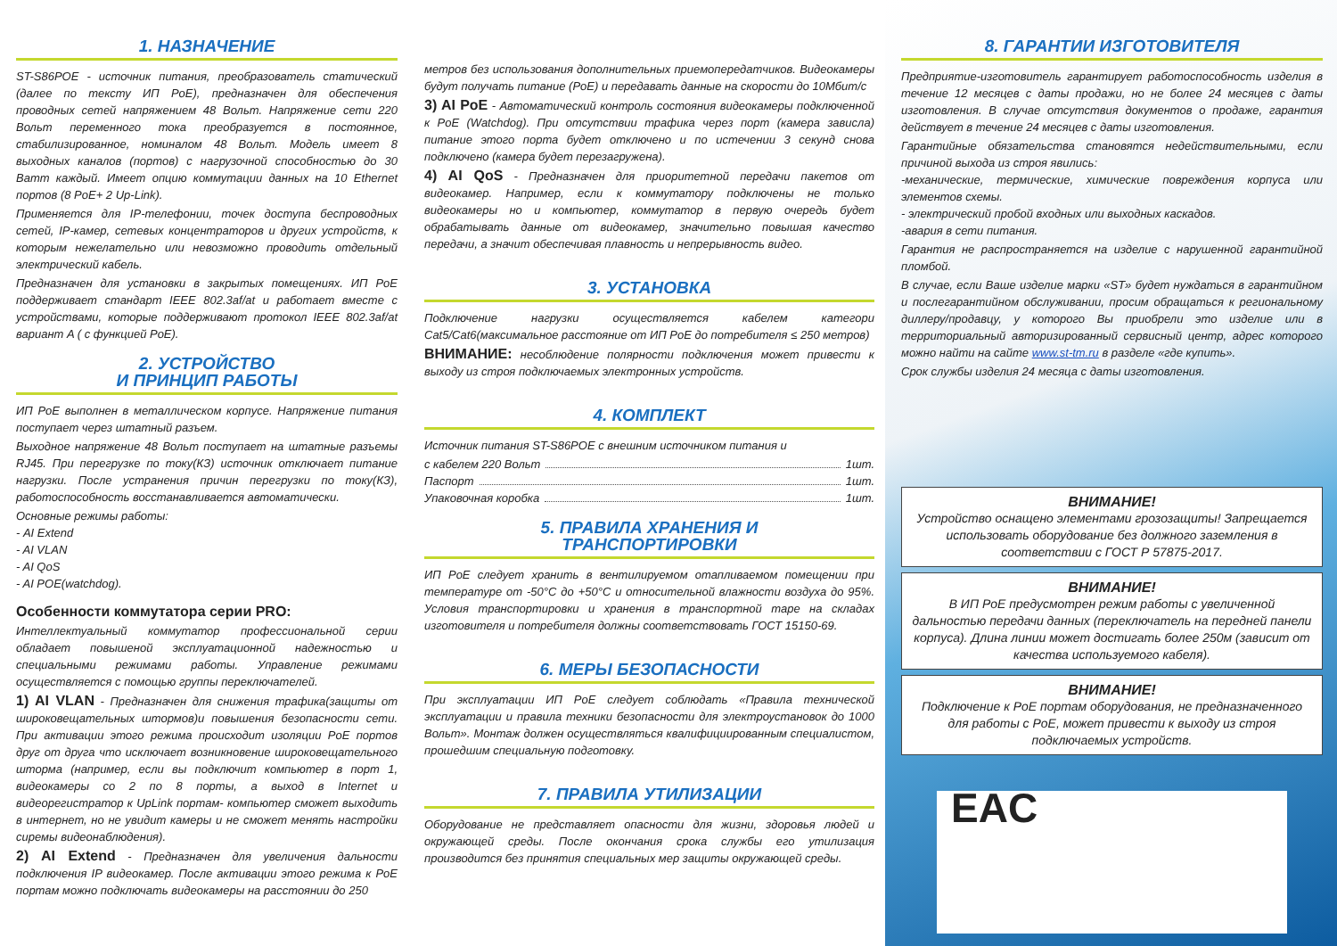1. НАЗНАЧЕНИЕ
ST-S86POE - источник питания, преобразователь статический (далее по тексту ИП PoE), предназначен для обеспечения проводных сетей напряжением 48 Вольт. Напряжение сети 220 Вольт переменного тока преобразуется в постоянное, стабилизированное, номиналом 48 Вольт. Модель имеет 8 выходных каналов (портов) с нагрузочной способностью до 30 Ватт каждый. Имеет опцию коммутации данных на 10 Ethernet портов (8 PoE+ 2 Up-Link).
Применяется для IP-телефонии, точек доступа беспроводных сетей, IP-камер, сетевых концентраторов и других устройств, к которым нежелательно или невозможно проводить отдельный электрический кабель.
Предназначен для установки в закрытых помещениях. ИП PoE поддерживает стандарт IEEE 802.3af/at и работает вместе с устройствами, которые поддерживают протокол IEEE 802.3af/at вариант A ( с функцией PoE).
2. УСТРОЙСТВО
И ПРИНЦИП РАБОТЫ
ИП PoE выполнен в металлическом корпусе. Напряжение питания поступает через штатный разъем.
Выходное напряжение 48 Вольт поступает на штатные разъемы RJ45. При перегрузке по току(КЗ) источник отключает питание нагрузки. После устранения причин перегрузки по току(КЗ), работоспособность восстанавливается автоматически.
Основные режимы работы:
- AI Extend
- AI VLAN
- AI QoS
- AI POE(watchdog).
Особенности коммутатора серии PRO:
Интеллектуальный коммутатор профессиональной серии обладает повышеной эксплуатационной надежностью и специальными режимами работы. Управление режимами осуществляется с помощью группы переключателей.
1) AI VLAN - Предназначен для снижения трафика(защиты от широковещательных штормов)и повышения безопасности сети. При активации этого режима происходит изоляции PoE портов друг от друга что исключает возникновение широковещательного шторма (например, если вы подключит компьютер в порт 1, видеокамеры со 2 по 8 порты, а выход в Internet и видеорегистратор к UpLink портам- компьютер сможет выходить в интернет, но не увидит камеры и не сможет менять настройки сиремы видеонаблюдения).
2) AI Extend - Предназначен для увеличения дальности подключения IP видеокамер. После активации этого режима к PoE портам можно подключать видеокамеры на расстоянии до 250
метров без использования дополнительных приемопередатчиков. Видеокамеры будут получать питание (PoE) и передавать данные на скорости до 10Мбит/с
3) AI PoE - Автоматический контроль состояния видеокамеры подключенной к PoE (Watchdog). При отсутствии трафика через порт (камера зависла) питание этого порта будет отключено и по истечении 3 секунд снова подключено (камера будет перезагружена).
4) AI QoS - Предназначен для приоритетной передачи пакетов от видеокамер. Например, если к коммутатору подключены не только видеокамеры но и компьютер, коммутатор в первую очередь будет обрабатывать данные от видеокамер, значительно повышая качество передачи, а значит обеспечивая плавность и непрерывность видео.
3. УСТАНОВКА
Подключение нагрузки осуществляется кабелем категори Cat5/Cat6(максимальное расстояние от ИП PoE до потребителя ≤ 250 метров)
ВНИМАНИЕ: несоблюдение полярности подключения может привести к выходу из строя подключаемых электронных устройств.
4. КОМПЛЕКТ
Источник питания ST-S86POE с внешним источником питания и
с кабелем 220 Вольт 1шт.
Паспорт 1шт.
Упаковочная коробка 1шт.
5. ПРАВИЛА ХРАНЕНИЯ И
ТРАНСПОРТИРОВКИ
ИП PoE следует хранить в вентилируемом отапливаемом помещении при температуре от -50°C до +50°C и относительной влажности воздуха до 95%. Условия транспортировки и хранения в транспортной таре на складах изготовителя и потребителя должны соответствовать ГОСТ 15150-69.
6. МЕРЫ БЕЗОПАСНОСТИ
При эксплуатации ИП PoE следует соблюдать «Правила технической эксплуатации и правила техники безопасности для электроустановок до 1000 Вольт». Монтаж должен осуществляться квалифициированным специалистом, прошедшим специальную подготовку.
7. ПРАВИЛА УТИЛИЗАЦИИ
Оборудование не представляет опасности для жизни, здоровья людей и окружающей среды. После окончания срока службы его утилизация производится без принятия специальных мер защиты окружающей среды.
8. ГАРАНТИИ ИЗГОТОВИТЕЛЯ
Предприятие-изготовитель гарантирует работоспособность изделия в течение 12 месяцев с даты продажи, но не более 24 месяцев с даты изготовления. В случае отсутствия документов о продаже, гарантия действует в течение 24 месяцев с даты изготовления.
Гарантийные обязательства становятся недействительными, если причиной выхода из строя явились:
-механические, термические, химические повреждения корпуса или элементов схемы.
- электрический пробой входных или выходных каскадов.
-авария в сети питания.
Гарантия не распространяется на изделие с нарушенной гарантийной пломбой.
В случае, если Ваше изделие марки «ST» будет нуждаться в гарантийном и послегарантийном обслуживании, просим обращаться к региональному диллеру/продавцу, у которого Вы приобрели это изделие или в территориальный авторизированный сервисный центр, адрес которого можно найти на сайте www.st-tm.ru в разделе «где купить».
Срок службы изделия 24 месяца с даты изготовления.
ВНИМАНИЕ!
Устройство оснащено элементами грозозащиты! Запрещается использовать оборудование без должного заземления в соответствии с ГОСТ Р 57875-2017.
ВНИМАНИЕ!
В ИП PoE предусмотрен режим работы с увеличенной дальностью передачи данных (переключатель на передней панели корпуса). Длина линии может достигать более 250м (зависит от качества используемого кабеля).
ВНИМАНИЕ!
Подключение к PoE портам оборудования, не предназначенного для работы с PoE, может привести к выходу из строя подключаемых устройств.
EAC